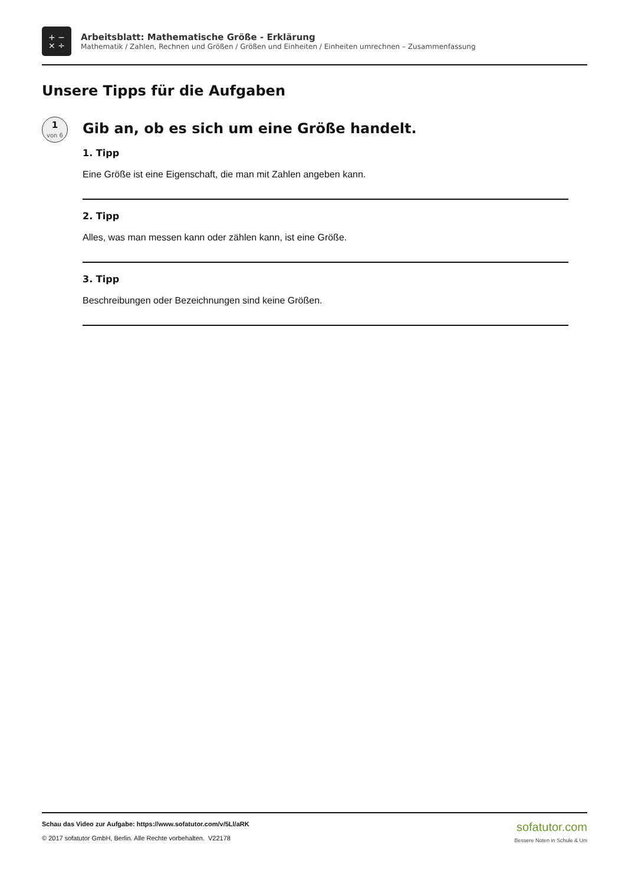+ −
× ÷
Arbeitsblatt: Mathematische Größe - Erklärung
Mathematik / Zahlen, Rechnen und Größen / Größen und Einheiten / Einheiten umrechnen – Zusammenfassung
Unsere Tipps für die Aufgaben
1
von 6
Gib an, ob es sich um eine Größe handelt.
1. Tipp
Eine Größe ist eine Eigenschaft, die man mit Zahlen angeben kann.
2. Tipp
Alles, was man messen kann oder zählen kann, ist eine Größe.
3. Tipp
Beschreibungen oder Bezeichnungen sind keine Größen.
Schau das Video zur Aufgabe: https://www.sofatutor.com/v/5Ll/aRK
© 2017 sofatutor GmbH, Berlin. Alle Rechte vorbehalten. V22178
sofatutor.com
Bessere Noten in Schule & Uni